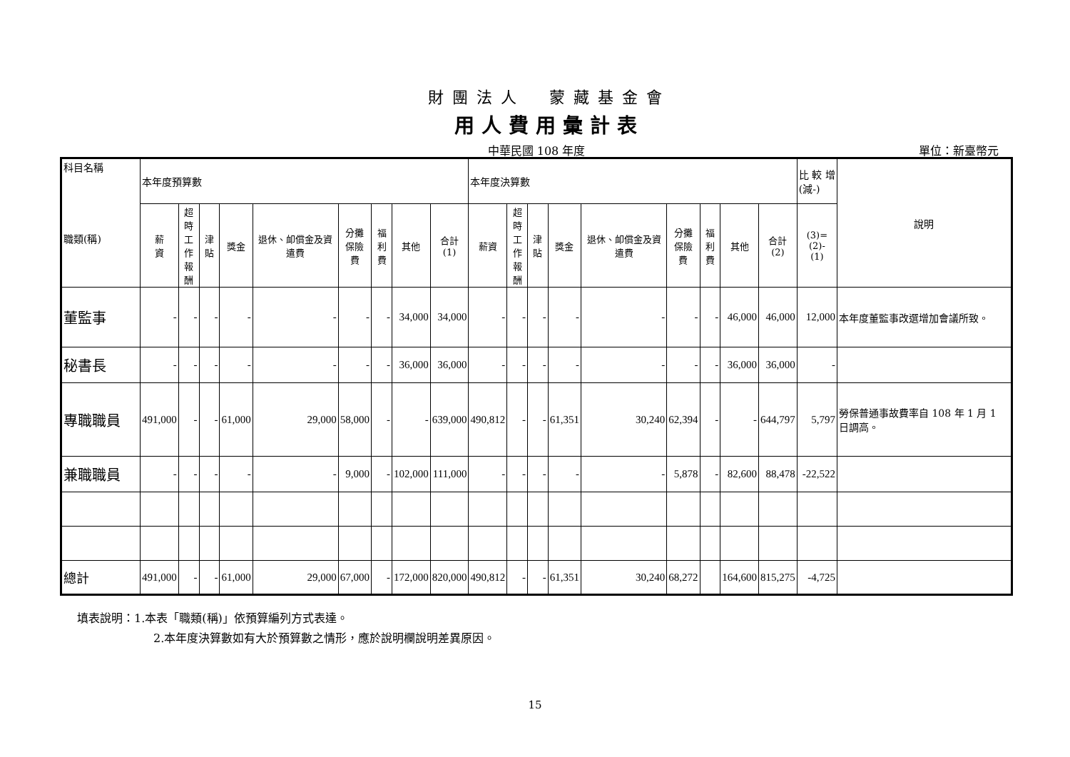財團法人　蒙藏基金會
用人費用彙計表
中華民國 108 年度
單位：新臺幣元
| 科目名稱 職類(稱) | 本年度預算數 | | | | | | | | | 本年度決算數 | | | | | | | | | 比 較 增 (減-) | 說明 |
| --- | --- | --- | --- | --- | --- | --- | --- | --- | --- | --- | --- | --- | --- | --- | --- | --- | --- | --- | --- | --- |
| | 薪 資 | 超時 工作 報酬 | 津貼 | 獎金 | 退休、卹償金及資遣費 | 分攤 保險 費 | 福利 費 | 其他 | 合計 (1) | 薪資 | 超時 工作 報酬 | 津貼 | 獎金 | 退休、卹償金及資遣費 | 分攤 保險 費 | 福利 費 | 其他 | 合計 (2) | (3)=(2)- (1) | |
| 董監事 | - | - | - | - | - | - | - | 34,000 | 34,000 | - | - | - | - | - | - | - | 46,000 | 46,000 | 12,000 | 本年度董監事改選增加會議所致。 |
| 秘書長 | - | - | - | - | - | - | - | 36,000 | 36,000 | - | - | - | - | - | - | - | 36,000 | 36,000 | - | |
| 專職職員 | 491,000 | - | - | 61,000 | 29,000 | 58,000 | - | - | 639,000 | 490,812 | - | - | 61,351 | 30,240 | 62,394 | - | - | 644,797 | 5,797 | 勞保普通事故費率自 108 年 1 月 1 日調高。 |
| 兼職職員 | - | - | - | - | - | 9,000 | - | 102,000 | 111,000 | - | - | - | - | - | 5,878 | - | 82,600 | 88,478 | -22,522 | |
| 總計 | 491,000 | - | - | 61,000 | 29,000 | 67,000 | - | 172,000 | 820,000 | 490,812 | - | - | 61,351 | 30,240 | 68,272 | | 164,600 | 815,275 | -4,725 | |
填表說明：1.本表「職類(稱)」依預算編列方式表達。
2.本年度決算數如有大於預算數之情形，應於說明欄說明差異原因。
15